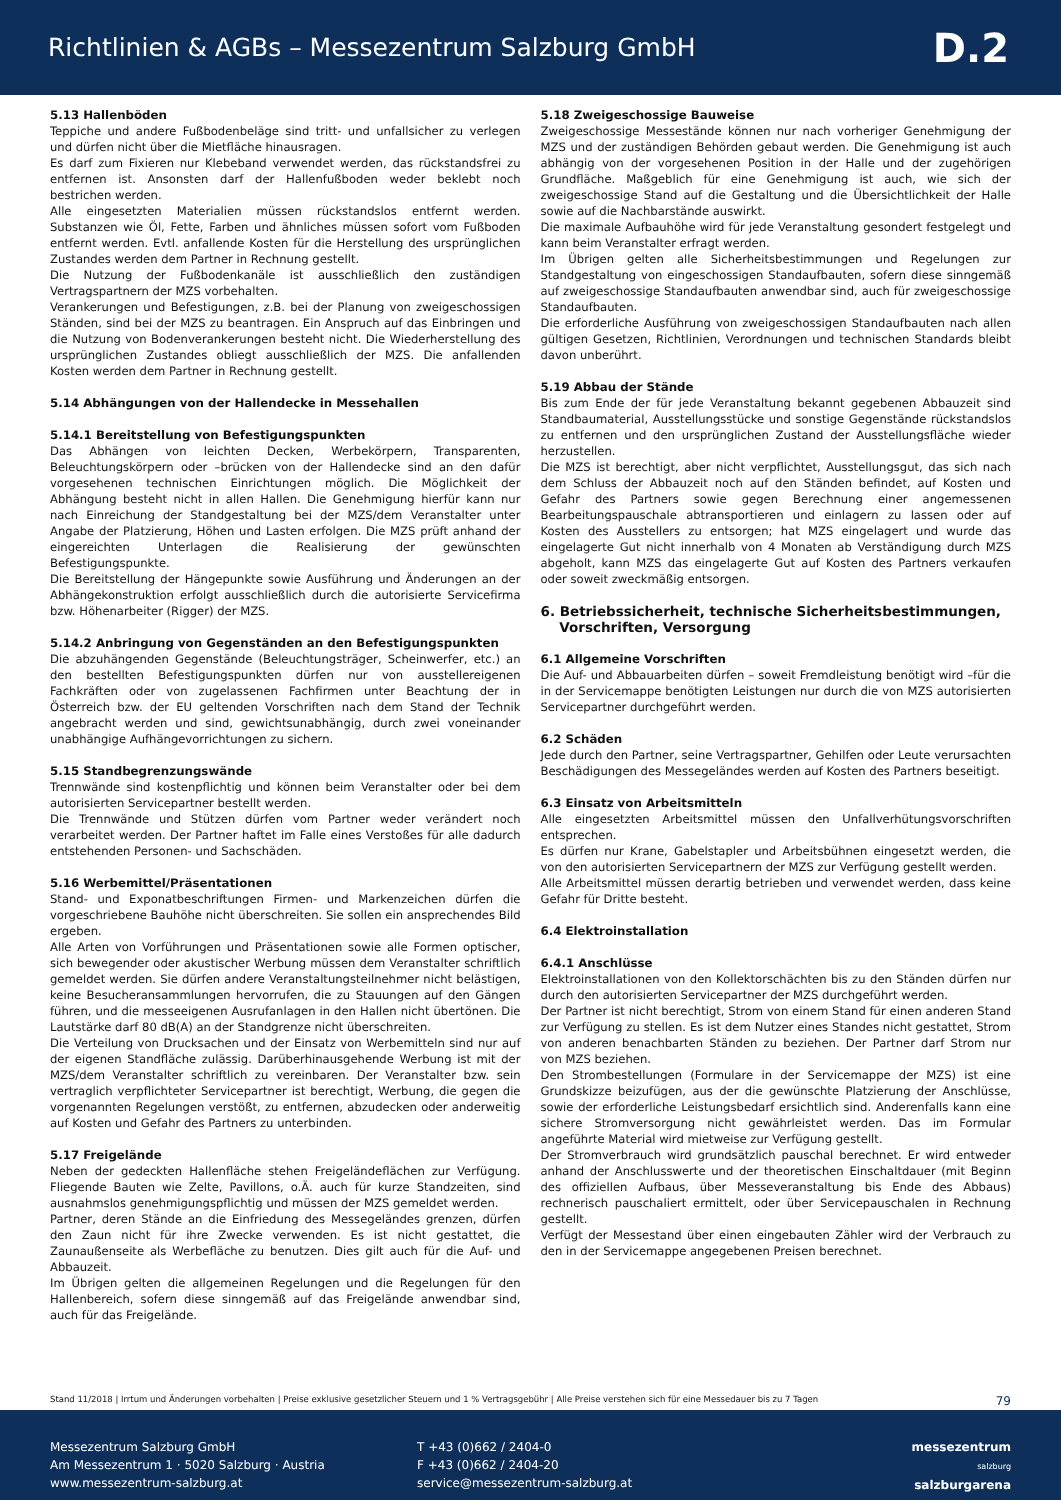Richtlinien & AGBs – Messezentrum Salzburg GmbH
D.2
5.13 Hallenböden
Teppiche und andere Fußbodenbeläge sind tritt- und unfallsicher zu verlegen und dürfen nicht über die Mietfläche hinausragen.
Es darf zum Fixieren nur Klebeband verwendet werden, das rückstandsfrei zu entfernen ist. Ansonsten darf der Hallenfußboden weder beklebt noch bestrichen werden.
Alle eingesetzten Materialien müssen rückstandslos entfernt werden. Substanzen wie Öl, Fette, Farben und ähnliches müssen sofort vom Fußboden entfernt werden. Evtl. anfallende Kosten für die Herstellung des ursprünglichen Zustandes werden dem Partner in Rechnung gestellt.
Die Nutzung der Fußbodenkanäle ist ausschließlich den zuständigen Vertragspartnern der MZS vorbehalten.
Verankerungen und Befestigungen, z.B. bei der Planung von zweigeschossigen Ständen, sind bei der MZS zu beantragen. Ein Anspruch auf das Einbringen und die Nutzung von Bodenverankerungen besteht nicht. Die Wiederherstellung des ursprünglichen Zustandes obliegt ausschließlich der MZS. Die anfallenden Kosten werden dem Partner in Rechnung gestellt.
5.14 Abhängungen von der Hallendecke in Messehallen
5.14.1 Bereitstellung von Befestigungspunkten
Das Abhängen von leichten Decken, Werbekörpern, Transparenten, Beleuchtungskörpern oder –brücken von der Hallendecke sind an den dafür vorgesehenen technischen Einrichtungen möglich. Die Möglichkeit der Abhängung besteht nicht in allen Hallen. Die Genehmigung hierfür kann nur nach Einreichung der Standgestaltung bei der MZS/dem Veranstalter unter Angabe der Platzierung, Höhen und Lasten erfolgen. Die MZS prüft anhand der eingereichten Unterlagen die Realisierung der gewünschten Befestigungspunkte.
Die Bereitstellung der Hängepunkte sowie Ausführung und Änderungen an der Abhängekonstruktion erfolgt ausschließlich durch die autorisierte Servicefirma bzw. Höhenarbeiter (Rigger) der MZS.
5.14.2 Anbringung von Gegenständen an den Befestigungspunkten
Die abzuhängenden Gegenstände (Beleuchtungsträger, Scheinwerfer, etc.) an den bestellten Befestigungspunkten dürfen nur von ausstellereigenen Fachkräften oder von zugelassenen Fachfirmen unter Beachtung der in Österreich bzw. der EU geltenden Vorschriften nach dem Stand der Technik angebracht werden und sind, gewichtsunabhängig, durch zwei voneinander unabhängige Aufhängevorrichtungen zu sichern.
5.15 Standbegrenzungswände
Trennwände sind kostenpflichtig und können beim Veranstalter oder bei dem autorisierten Servicepartner bestellt werden.
Die Trennwände und Stützen dürfen vom Partner weder verändert noch verarbeitet werden. Der Partner haftet im Falle eines Verstoßes für alle dadurch entstehenden Personen- und Sachschäden.
5.16 Werbemittel/Präsentationen
Stand- und Exponatbeschriftungen Firmen- und Markenzeichen dürfen die vorgeschriebene Bauhöhe nicht überschreiten. Sie sollen ein ansprechendes Bild ergeben.
Alle Arten von Vorführungen und Präsentationen sowie alle Formen optischer, sich bewegender oder akustischer Werbung müssen dem Veranstalter schriftlich gemeldet werden. Sie dürfen andere Veranstaltungsteilnehmer nicht belästigen, keine Besucheransammlungen hervorrufen, die zu Stauungen auf den Gängen führen, und die messeeigenen Ausrufanlagen in den Hallen nicht übertönen. Die Lautstärke darf 80 dB(A) an der Standgrenze nicht überschreiten.
Die Verteilung von Drucksachen und der Einsatz von Werbemitteln sind nur auf der eigenen Standfläche zulässig. Darüberhinausgehende Werbung ist mit der MZS/dem Veranstalter schriftlich zu vereinbaren. Der Veranstalter bzw. sein vertraglich verpflichteter Servicepartner ist berechtigt, Werbung, die gegen die vorgenannten Regelungen verstößt, zu entfernen, abzudecken oder anderweitig auf Kosten und Gefahr des Partners zu unterbinden.
5.17 Freigelände
Neben der gedeckten Hallenfläche stehen Freigeländeflächen zur Verfügung. Fliegende Bauten wie Zelte, Pavillons, o.Ä. auch für kurze Standzeiten, sind ausnahmslos genehmigungspflichtig und müssen der MZS gemeldet werden.
Partner, deren Stände an die Einfriedung des Messegeländes grenzen, dürfen den Zaun nicht für ihre Zwecke verwenden. Es ist nicht gestattet, die Zaunaußenseite als Werbefläche zu benutzen. Dies gilt auch für die Auf- und Abbauzeit.
Im Übrigen gelten die allgemeinen Regelungen und die Regelungen für den Hallenbereich, sofern diese sinngemäß auf das Freigelände anwendbar sind, auch für das Freigelände.
5.18 Zweigeschossige Bauweise
Zweigeschossige Messestände können nur nach vorheriger Genehmigung der MZS und der zuständigen Behörden gebaut werden. Die Genehmigung ist auch abhängig von der vorgesehenen Position in der Halle und der zugehörigen Grundfläche. Maßgeblich für eine Genehmigung ist auch, wie sich der zweigeschossige Stand auf die Gestaltung und die Übersichtlichkeit der Halle sowie auf die Nachbarstände auswirkt.
Die maximale Aufbauhöhe wird für jede Veranstaltung gesondert festgelegt und kann beim Veranstalter erfragt werden.
Im Übrigen gelten alle Sicherheitsbestimmungen und Regelungen zur Standgestaltung von eingeschossigen Standaufbauten, sofern diese sinngemäß auf zweigeschossige Standaufbauten anwendbar sind, auch für zweigeschossige Standaufbauten.
Die erforderliche Ausführung von zweigeschossigen Standaufbauten nach allen gültigen Gesetzen, Richtlinien, Verordnungen und technischen Standards bleibt davon unberührt.
5.19 Abbau der Stände
Bis zum Ende der für jede Veranstaltung bekannt gegebenen Abbauzeit sind Standbaumaterial, Ausstellungsstücke und sonstige Gegenstände rückstandslos zu entfernen und den ursprünglichen Zustand der Ausstellungsfläche wieder herzustellen.
Die MZS ist berechtigt, aber nicht verpflichtet, Ausstellungsgut, das sich nach dem Schluss der Abbauzeit noch auf den Ständen befindet, auf Kosten und Gefahr des Partners sowie gegen Berechnung einer angemessenen Bearbeitungspauschale abtransportieren und einlagern zu lassen oder auf Kosten des Ausstellers zu entsorgen; hat MZS eingelagert und wurde das eingelagerte Gut nicht innerhalb von 4 Monaten ab Verständigung durch MZS abgeholt, kann MZS das eingelagerte Gut auf Kosten des Partners verkaufen oder soweit zweckmäßig entsorgen.
6. Betriebssicherheit, technische Sicherheitsbestimmungen,
Vorschriften, Versorgung
6.1 Allgemeine Vorschriften
Die Auf- und Abbauarbeiten dürfen – soweit Fremdleistung benötigt wird –für die in der Servicemappe benötigten Leistungen nur durch die von MZS autorisierten Servicepartner durchgeführt werden.
6.2 Schäden
Jede durch den Partner, seine Vertragspartner, Gehilfen oder Leute verursachten Beschädigungen des Messegeländes werden auf Kosten des Partners beseitigt.
6.3 Einsatz von Arbeitsmitteln
Alle eingesetzten Arbeitsmittel müssen den Unfallverhütungsvorschriften entsprechen.
Es dürfen nur Krane, Gabelstapler und Arbeitsbühnen eingesetzt werden, die von den autorisierten Servicepartnern der MZS zur Verfügung gestellt werden.
Alle Arbeitsmittel müssen derartig betrieben und verwendet werden, dass keine Gefahr für Dritte besteht.
6.4 Elektroinstallation
6.4.1 Anschlüsse
Elektroinstallationen von den Kollektorschächten bis zu den Ständen dürfen nur durch den autorisierten Servicepartner der MZS durchgeführt werden.
Der Partner ist nicht berechtigt, Strom von einem Stand für einen anderen Stand zur Verfügung zu stellen. Es ist dem Nutzer eines Standes nicht gestattet, Strom von anderen benachbarten Ständen zu beziehen. Der Partner darf Strom nur von MZS beziehen.
Den Strombestellungen (Formulare in der Servicemappe der MZS) ist eine Grundskizze beizufügen, aus der die gewünschte Platzierung der Anschlüsse, sowie der erforderliche Leistungsbedarf ersichtlich sind. Anderenfalls kann eine sichere Stromversorgung nicht gewährleistet werden. Das im Formular angeführte Material wird mietweise zur Verfügung gestellt.
Der Stromverbrauch wird grundsätzlich pauschal berechnet. Er wird entweder anhand der Anschlusswerte und der theoretischen Einschaltdauer (mit Beginn des offiziellen Aufbaus, über Messeveranstaltung bis Ende des Abbaus) rechnerisch pauschaliert ermittelt, oder über Servicepauschalen in Rechnung gestellt.
Verfügt der Messestand über einen eingebauten Zähler wird der Verbrauch zu den in der Servicemappe angegebenen Preisen berechnet.
Stand 11/2018 | Irrtum und Änderungen vorbehalten | Preise exklusive gesetzlicher Steuern und 1 % Vertragsgebühr | Alle Preise verstehen sich für eine Messedauer bis zu 7 Tagen 79
Messezentrum Salzburg GmbH
Am Messezentrum 1 · 5020 Salzburg · Austria
www.messezentrum-salzburg.at
T +43 (0)662 / 2404-0
F +43 (0)662 / 2404-20
service@messezentrum-salzburg.at
messezentrum
salzburg
salzburgarena